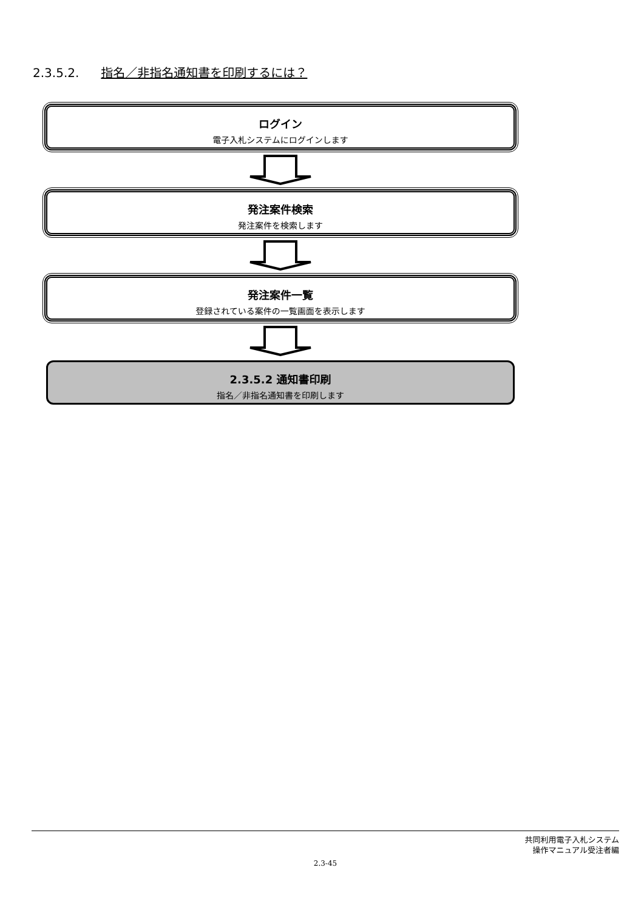2.3.5.2. 指名／非指名通知書を印刷するには？
ログイン
電子入札システムにログインします
発注案件検索
発注案件を検索します
発注案件一覧
登録されている案件の一覧画面を表示します
2.3.5.2 通知書印刷
指名／非指名通知書を印刷します
共同利用電子入札システム
操作マニュアル受注者編
2.3-45